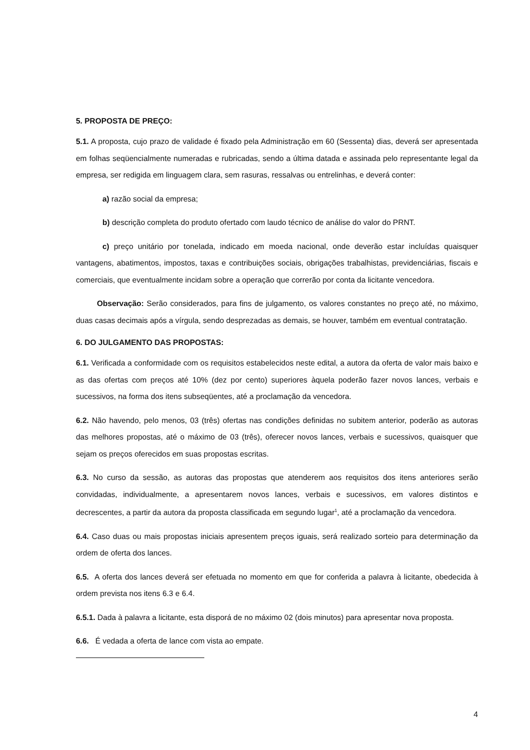5. PROPOSTA DE PREÇO:
5.1. A proposta, cujo prazo de validade é fixado pela Administração em 60 (Sessenta) dias, deverá ser apresentada em folhas seqüencialmente numeradas e rubricadas, sendo a última datada e assinada pelo representante legal da empresa, ser redigida em linguagem clara, sem rasuras, ressalvas ou entrelinhas, e deverá conter:
a) razão social da empresa;
b) descrição completa do produto ofertado com laudo técnico de análise do valor do PRNT.
c) preço unitário por tonelada, indicado em moeda nacional, onde deverão estar incluídas quaisquer vantagens, abatimentos, impostos, taxas e contribuições sociais, obrigações trabalhistas, previdenciárias, fiscais e comerciais, que eventualmente incidam sobre a operação que correrão por conta da licitante vencedora.
Observação: Serão considerados, para fins de julgamento, os valores constantes no preço até, no máximo, duas casas decimais após a vírgula, sendo desprezadas as demais, se houver, também em eventual contratação.
6. DO JULGAMENTO DAS PROPOSTAS:
6.1. Verificada a conformidade com os requisitos estabelecidos neste edital, a autora da oferta de valor mais baixo e as das ofertas com preços até 10% (dez por cento) superiores àquela poderão fazer novos lances, verbais e sucessivos, na forma dos itens subseqüentes, até a proclamação da vencedora.
6.2. Não havendo, pelo menos, 03 (três) ofertas nas condições definidas no subitem anterior, poderão as autoras das melhores propostas, até o máximo de 03 (três), oferecer novos lances, verbais e sucessivos, quaisquer que sejam os preços oferecidos em suas propostas escritas.
6.3. No curso da sessão, as autoras das propostas que atenderem aos requisitos dos itens anteriores serão convidadas, individualmente, a apresentarem novos lances, verbais e sucessivos, em valores distintos e decrescentes, a partir da autora da proposta classificada em segundo lugar<sup>1</sup>, até a proclamação da vencedora.
6.4. Caso duas ou mais propostas iniciais apresentem preços iguais, será realizado sorteio para determinação da ordem de oferta dos lances.
6.5. A oferta dos lances deverá ser efetuada no momento em que for conferida a palavra à licitante, obedecida à ordem prevista nos itens 6.3 e 6.4.
6.5.1. Dada à palavra a licitante, esta disporá de no máximo 02 (dois minutos) para apresentar nova proposta.
6.6. É vedada a oferta de lance com vista ao empate.
4